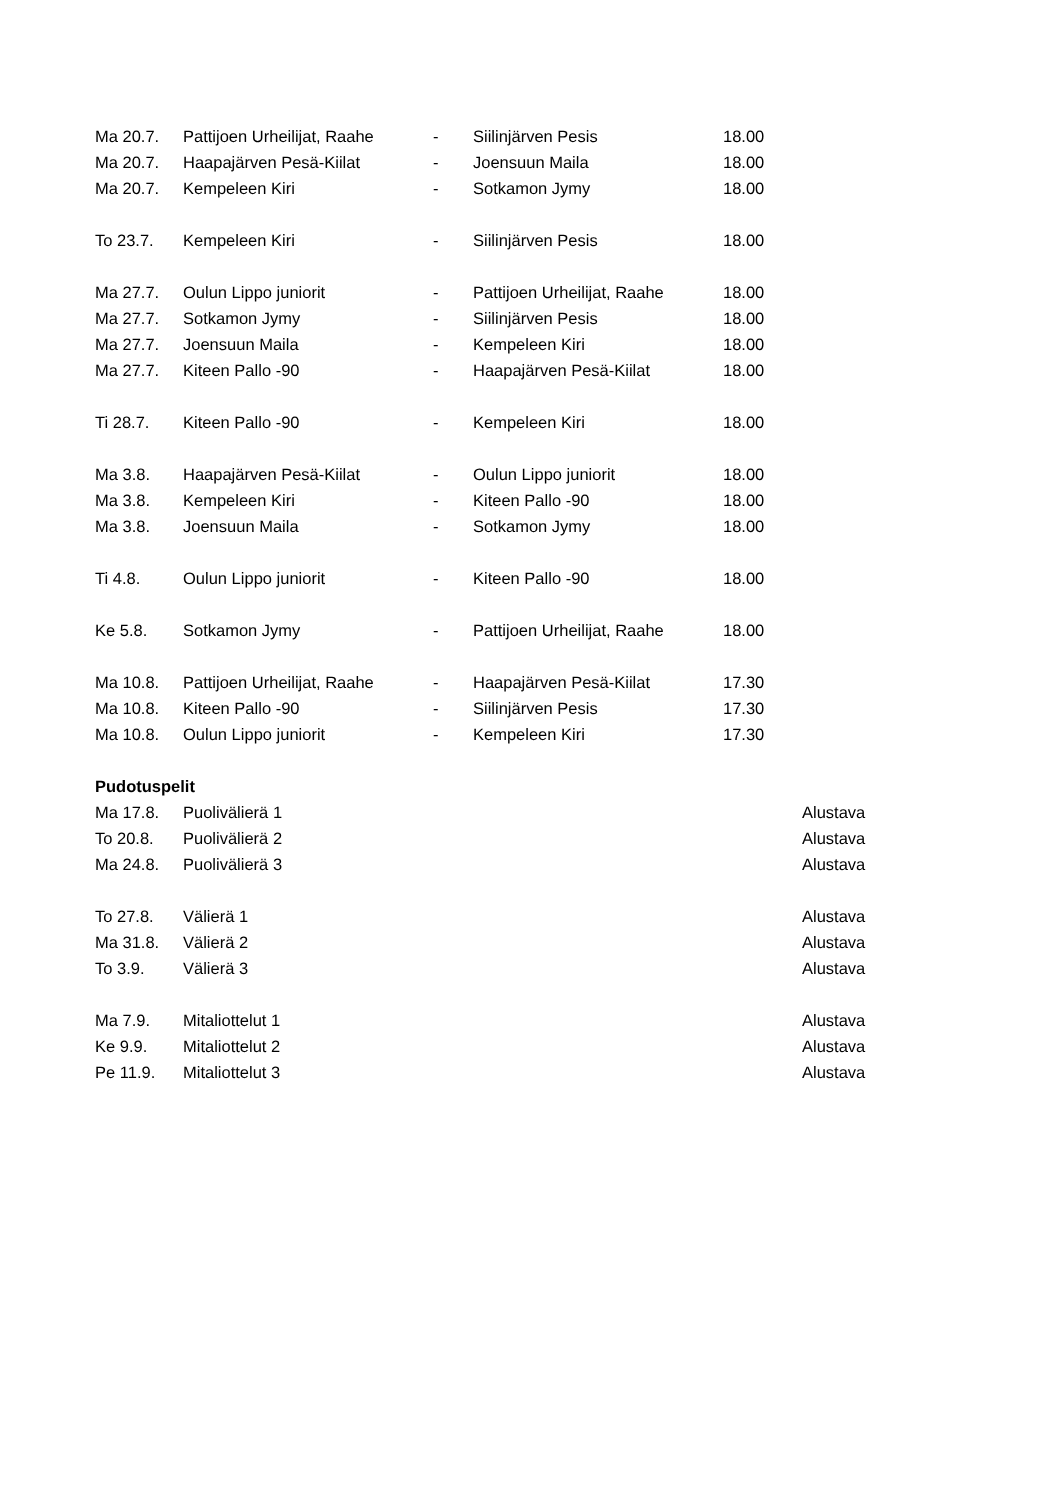| Ma 20.7. | Pattijoen Urheilijat, Raahe | - | Siilinjärven Pesis | 18.00 | |
| Ma 20.7. | Haapajärven Pesä-Kiilat | - | Joensuun Maila | 18.00 | |
| Ma 20.7. | Kempeleen Kiri | - | Sotkamon Jymy | 18.00 | |
| To 23.7. | Kempeleen Kiri | - | Siilinjärven Pesis | 18.00 | |
| Ma 27.7. | Oulun Lippo juniorit | - | Pattijoen Urheilijat, Raahe | 18.00 | |
| Ma 27.7. | Sotkamon Jymy | - | Siilinjärven Pesis | 18.00 | |
| Ma 27.7. | Joensuun Maila | - | Kempeleen Kiri | 18.00 | |
| Ma 27.7. | Kiteen Pallo -90 | - | Haapajärven Pesä-Kiilat | 18.00 | |
| Ti 28.7. | Kiteen Pallo -90 | - | Kempeleen Kiri | 18.00 | |
| Ma 3.8. | Haapajärven Pesä-Kiilat | - | Oulun Lippo juniorit | 18.00 | |
| Ma 3.8. | Kempeleen Kiri | - | Kiteen Pallo -90 | 18.00 | |
| Ma 3.8. | Joensuun Maila | - | Sotkamon Jymy | 18.00 | |
| Ti 4.8. | Oulun Lippo juniorit | - | Kiteen Pallo -90 | 18.00 | |
| Ke 5.8. | Sotkamon Jymy | - | Pattijoen Urheilijat, Raahe | 18.00 | |
| Ma 10.8. | Pattijoen Urheilijat, Raahe | - | Haapajärven Pesä-Kiilat | 17.30 | |
| Ma 10.8. | Kiteen Pallo -90 | - | Siilinjärven Pesis | 17.30 | |
| Ma 10.8. | Oulun Lippo juniorit | - | Kempeleen Kiri | 17.30 | |
| Pudotuspelit | | | | | |
| Ma 17.8. | Puolivälierä 1 | | | | Alustava |
| To 20.8. | Puolivälierä 2 | | | | Alustava |
| Ma 24.8. | Puolivälierä 3 | | | | Alustava |
| To 27.8. | Välierä 1 | | | | Alustava |
| Ma 31.8. | Välierä 2 | | | | Alustava |
| To 3.9. | Välierä 3 | | | | Alustava |
| Ma 7.9. | Mitaliottelut 1 | | | | Alustava |
| Ke 9.9. | Mitaliottelut 2 | | | | Alustava |
| Pe 11.9. | Mitaliottelut 3 | | | | Alustava |